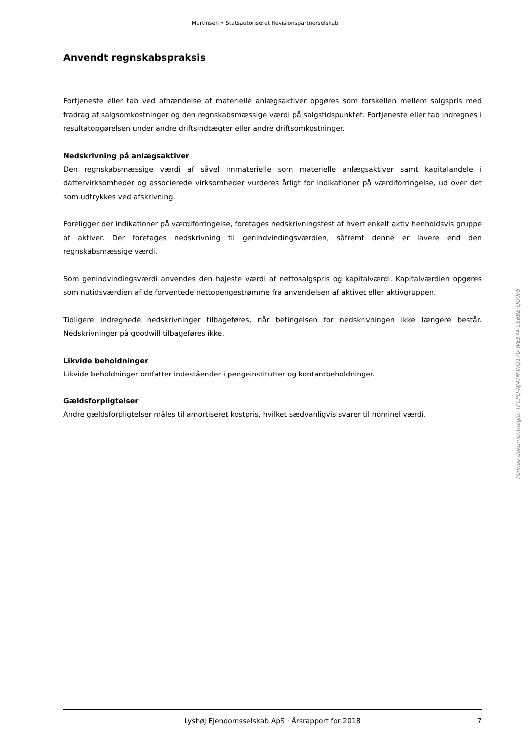Martinsen • Statsautoriseret Revisionspartnerselskab
Anvendt regnskabspraksis
Fortjeneste eller tab ved afhændelse af materielle anlægsaktiver opgøres som forskellen mellem salgspris med fradrag af salgsomkostninger og den regnskabsmæssige værdi på salgstidspunktet. Fortjeneste eller tab indregnes i resultatopgørelsen under andre driftsindtægter eller andre driftsomkostninger.
Nedskrivning på anlægsaktiver
Den regnskabsmæssige værdi af såvel immaterielle som materielle anlægsaktiver samt kapitalandele i dattervirksomheder og associerede virksomheder vurderes årligt for indikationer på værdiforringelse, ud over det som udtrykkes ved afskrivning.
Foreligger der indikationer på værdiforringelse, foretages nedskrivningstest af hvert enkelt aktiv henholdsvis gruppe af aktiver. Der foretages nedskrivning til genindvindingsværdien, såfremt denne er lavere end den regnskabsmæssige værdi.
Som genindvindingsværdi anvendes den højeste værdi af nettosalgspris og kapitalværdi. Kapitalværdien opgøres som nutidsværdien af de forventede nettopengestrømme fra anvendelsen af aktivet eller aktivgruppen.
Tidligere indregnede nedskrivninger tilbageføres, når betingelsen for nedskrivningen ikke længere består. Nedskrivninger på goodwill tilbageføres ikke.
Likvide beholdninger
Likvide beholdninger omfatter indeståender i pengeinstitutter og kontantbeholdninger.
Gældsforpligtelser
Andre gældsforpligtelser måles til amortiseret kostpris, hvilket sædvanligvis svarer til nominel værdi.
Penneo dokumentnøgle: TPCPQ-NJ4TM-WQ17U-WE5Y4-C66BE-QO0P5
Lyshøj Ejendomsselskab ApS · Årsrapport for 2018 7